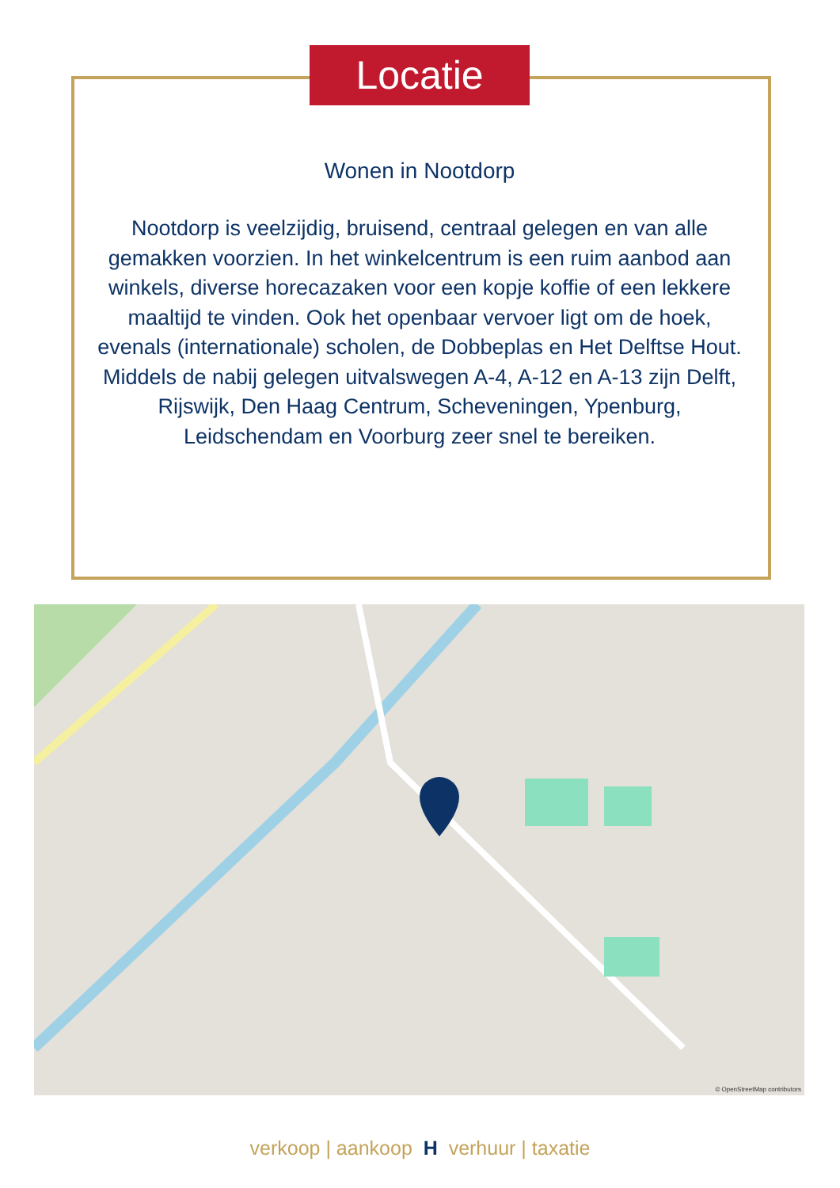Locatie
Wonen in Nootdorp
Nootdorp is veelzijdig, bruisend, centraal gelegen en van alle gemakken voorzien. In het winkelcentrum is een ruim aanbod aan winkels, diverse horecazaken voor een kopje koffie of een lekkere maaltijd te vinden. Ook het openbaar vervoer ligt om de hoek, evenals (internationale) scholen, de Dobbeplas en Het Delftse Hout. Middels de nabij gelegen uitvalswegen A-4, A-12 en A-13 zijn Delft, Rijswijk, Den Haag Centrum, Scheveningen, Ypenburg, Leidschendam en Voorburg zeer snel te bereiken.
© OpenStreetMap contributors
verkoop | aankoop H verhuur | taxatie